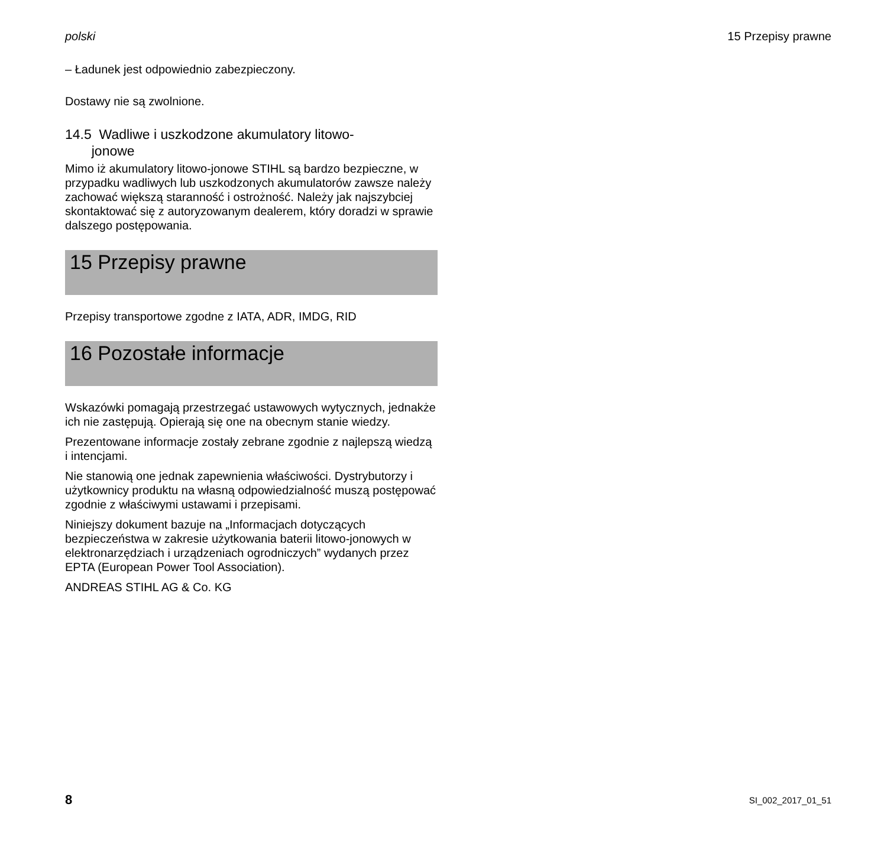polski 15 Przepisy prawne
– Ładunek jest odpowiednio zabezpieczony.
Dostawy nie są zwolnione.
14.5 Wadliwe i uszkodzone akumulatory litowo-
jonowe
Mimo iż akumulatory litowo-jonowe STIHL są bardzo bezpieczne, w przypadku wadliwych lub uszkodzonych akumulatorów zawsze należy zachować większą staranność i ostrożność. Należy jak najszybciej skontaktować się z autoryzowanym dealerem, który doradzi w sprawie dalszego postępowania.
15 Przepisy prawne
Przepisy transportowe zgodne z IATA, ADR, IMDG, RID
16 Pozostałe informacje
Wskazówki pomagają przestrzegać ustawowych wytycznych, jednakże ich nie zastępują. Opierają się one na obecnym stanie wiedzy.
Prezentowane informacje zostały zebrane zgodnie z najlepszą wiedzą i intencjami.
Nie stanowią one jednak zapewnienia właściwości. Dystrybutorzy i użytkownicy produktu na własną odpowiedzialność muszą postępować zgodnie z właściwymi ustawami i przepisami.
Niniejszy dokument bazuje na „Informacjach dotyczących bezpieczeństwa w zakresie użytkowania baterii litowo-jonowych w elektronarzędziach i urządzeniach ogrodniczych” wydanych przez EPTA (European Power Tool Association).
ANDREAS STIHL AG & Co. KG
8 SI_002_2017_01_51